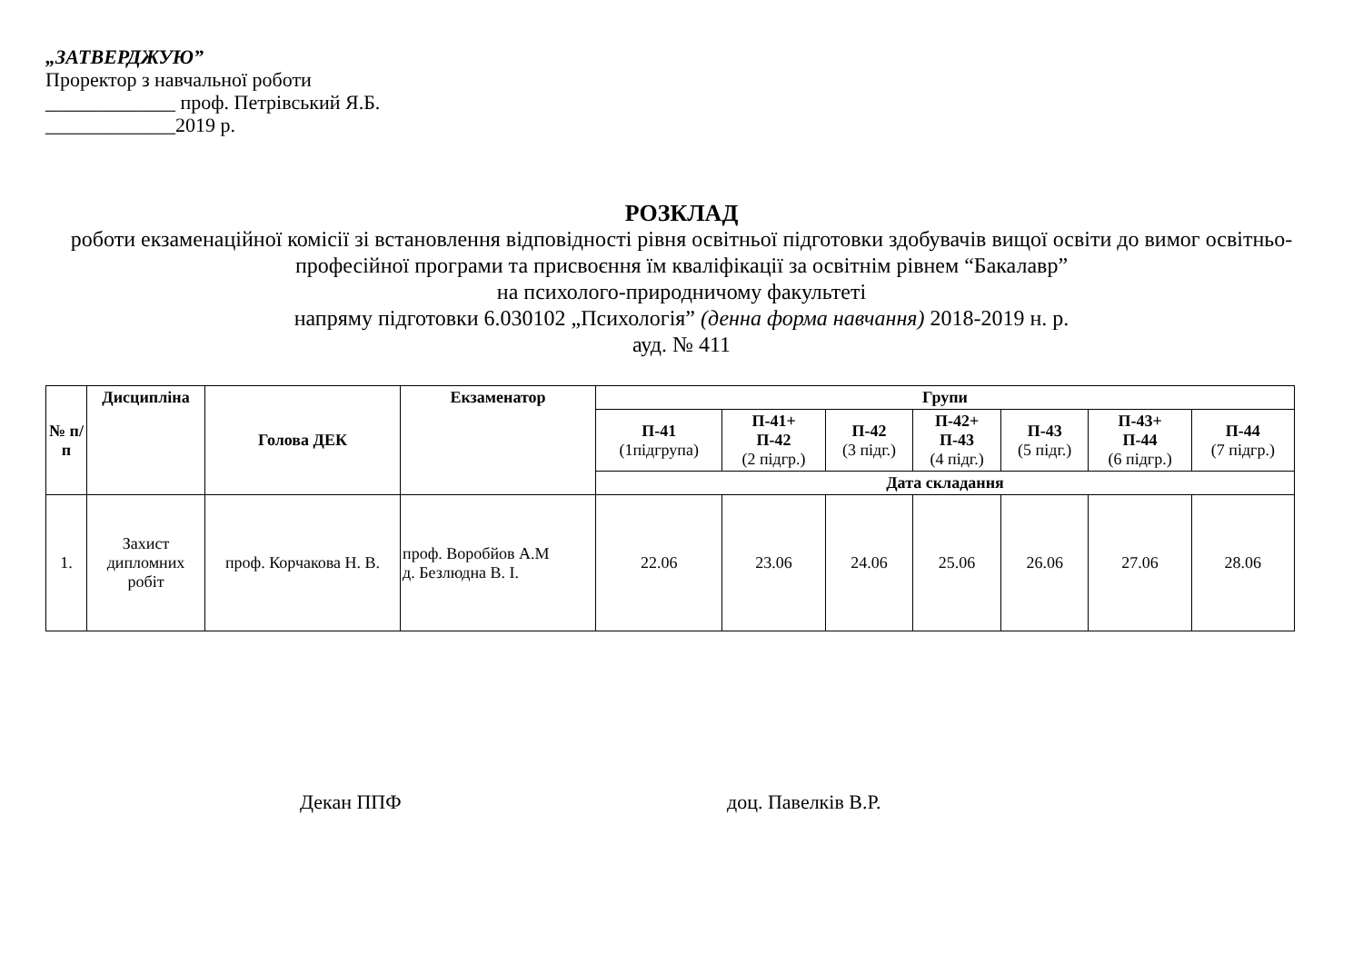„ЗАТВЕРДЖУЮ”
Проректор з навчальної роботи
_____________ проф. Петрівський Я.Б.
_____________2019 р.
РОЗКЛАД
роботи екзаменаційної комісії зі встановлення відповідності рівня освітньої підготовки здобувачів вищої освіти до вимог освітньо-професійної програми та присвоєння їм кваліфікації за освітнім рівнем “Бакалавр”
на психолого-природничому факультеті
напряму підготовки 6.030102 „Психологія” (денна форма навчання) 2018-2019 н. р.
ауд. № 411
| № п/п | Дисципліна | Голова ДЕК | Екзаменатор | Групи | | | | | | |
| --- | --- | --- | --- | --- | --- | --- | --- | --- | --- | --- |
| | | | | П-41 (1підгрупа) | П-41+ П-42 (2 підгр.) | П-42 (3 підг.) | П-42+ П-43 (4 підг.) | П-43 (5 підг.) | П-43+ П-44 (6 підгр.) | П-44 (7 підгр.) |
| | | | | Дата складання | | | | | | |
| 1. | Захист дипломних робіт | проф. Корчакова Н. В. | проф. Воробйов А.М д. Безлюдна В. І. | 22.06 | 23.06 | 24.06 | 25.06 | 26.06 | 27.06 | 28.06 |
Декан ППФ доц. Павелків В.Р.